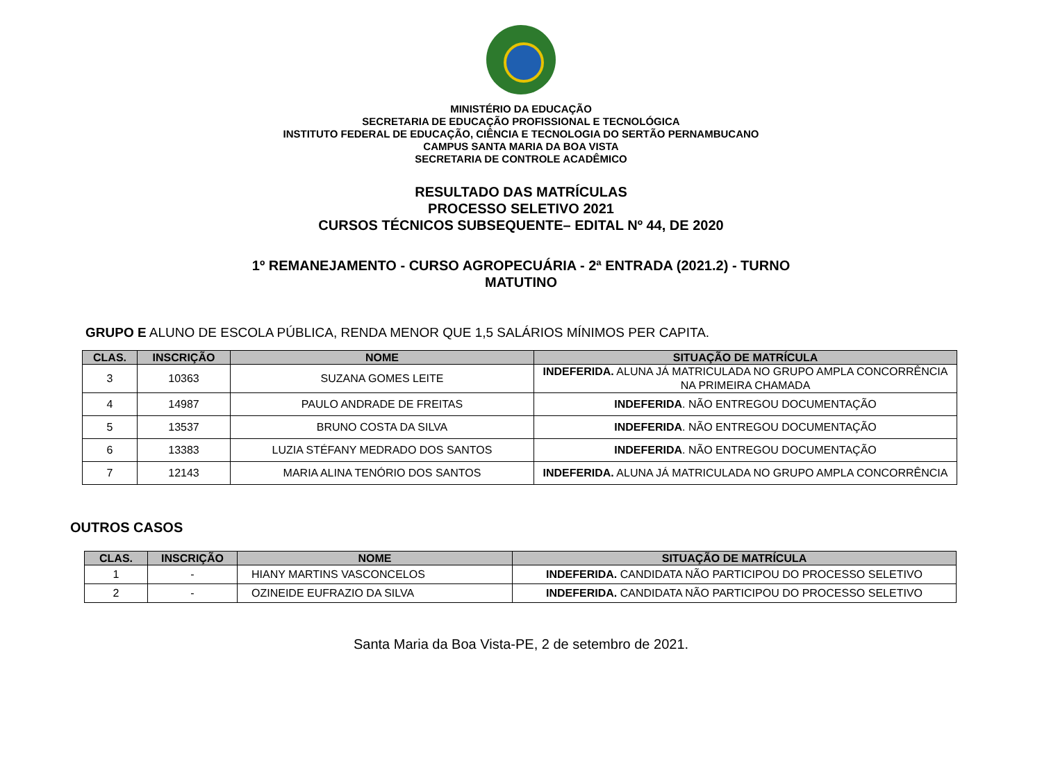MINISTÉRIO DA EDUCAÇÃO
SECRETARIA DE EDUCAÇÃO PROFISSIONAL E TECNOLÓGICA
INSTITUTO FEDERAL DE EDUCAÇÃO, CIÊNCIA E TECNOLOGIA DO SERTÃO PERNAMBUCANO
CAMPUS SANTA MARIA DA BOA VISTA
SECRETARIA DE CONTROLE ACADÊMICO
RESULTADO DAS MATRÍCULAS
PROCESSO SELETIVO 2021
CURSOS TÉCNICOS SUBSEQUENTE– EDITAL Nº 44, DE 2020
1º REMANEJAMENTO - CURSO AGROPECUÁRIA - 2ª ENTRADA (2021.2) - TURNO
MATUTINO
GRUPO E ALUNO DE ESCOLA PÚBLICA, RENDA MENOR QUE 1,5 SALÁRIOS MÍNIMOS PER CAPITA.
| CLAS. | INSCRIÇÃO | NOME | SITUAÇÃO DE MATRÍCULA |
| --- | --- | --- | --- |
| 3 | 10363 | SUZANA GOMES LEITE | INDEFERIDA. ALUNA JÁ MATRICULADA NO GRUPO AMPLA CONCORRÊNCIA NA PRIMEIRA CHAMADA |
| 4 | 14987 | PAULO ANDRADE DE FREITAS | INDEFERIDA . NÃO ENTREGOU DOCUMENTAÇÃO |
| 5 | 13537 | BRUNO COSTA DA SILVA | INDEFERIDA . NÃO ENTREGOU DOCUMENTAÇÃO |
| 6 | 13383 | LUZIA STÉFANY MEDRADO DOS SANTOS | INDEFERIDA . NÃO ENTREGOU DOCUMENTAÇÃO |
| 7 | 12143 | MARIA ALINA TENÓRIO DOS SANTOS | INDEFERIDA. ALUNA JÁ MATRICULADA NO GRUPO AMPLA CONCORRÊNCIA |
OUTROS CASOS
| CLAS. | INSCRIÇÃO | NOME | SITUAÇÃO DE MATRÍCULA |
| --- | --- | --- | --- |
| 1 | - | HIANY MARTINS VASCONCELOS | INDEFERIDA. CANDIDATA NÃO PARTICIPOU DO PROCESSO SELETIVO |
| 2 | - | OZINEIDE EUFRAZIO DA SILVA | INDEFERIDA. CANDIDATA NÃO PARTICIPOU DO PROCESSO SELETIVO |
Santa Maria da Boa Vista-PE, 2 de setembro de 2021.